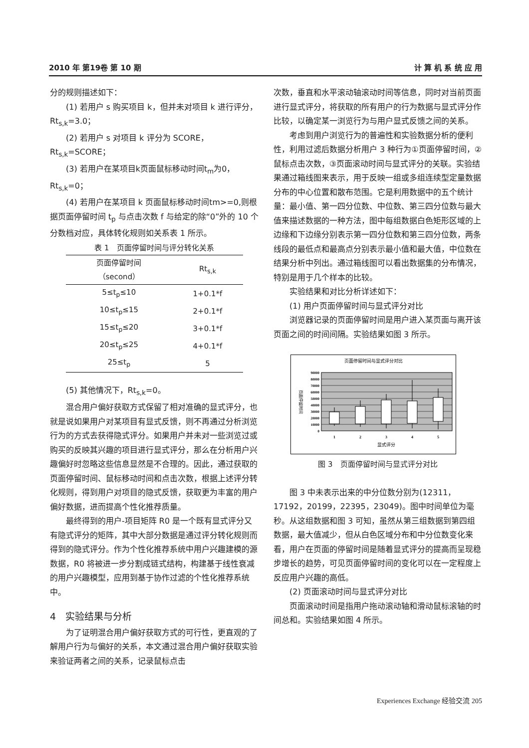2010 年 第19卷 第 10 期 计 算 机 系 统 应 用
分的规则描述如下：
(1) 若用户 s 购买项目 k，但并未对项目 k 进行评分，Rt<sub>s,k</sub>=3.0；
(2) 若用户 s 对项目 k 评分为 SCORE，Rt<sub>s,k</sub>=SCORE；
(3) 若用户在某项目k页面鼠标移动时间t<sub>m</sub>为0，Rt<sub>s,k</sub>=0；
(4) 若用户在某项目 k 页面鼠标移动时间tm>=0,则根据页面停留时间 t<sub>p</sub> 与点击次数 f 与给定的除“0”外的 10 个分数档对应，具体转化规则如关系表 1 所示。
表 1　页面停留时间与评分转化关系
| 页面停留时间 （second） | Rt<sub>s,k</sub> |
| --- | --- |
| 5≤t<sub>p</sub>≤10 | 1+0.1*f |
| 10≤t<sub>p</sub>≤15 | 2+0.1*f |
| 15≤t<sub>p</sub>≤20 | 3+0.1*f |
| 20≤t<sub>p</sub>≤25 | 4+0.1*f |
| 25≤t<sub>p</sub> | 5 |
(5) 其他情况下，Rt<sub>s,k</sub>=0。
混合用户偏好获取方式保留了相对准确的显式评分，也就是说如果用户对某项目有显式反馈，则不再通过分析浏览行为的方式去获得隐式评分。如果用户并未对一些浏览过或购买的反映其兴趣的项目进行显式评分，那么在分析用户兴趣偏好时忽略这些信息显然是不合理的。因此，通过获取的页面停留时间、鼠标移动时间和点击次数，根据上述评分转化规则，得到用户对项目的隐式反馈，获取更为丰富的用户偏好数据，进而提高个性化推荐质量。
最终得到的用户-项目矩阵 R0 是一个既有显式评分又有隐式评分的矩阵，其中大部分数据是通过评分转化规则而得到的隐式评分。作为个性化推荐系统中用户兴趣建模的源数据，R0 将被进一步分割成链式结构，构建基于线性衰减的用户兴趣模型，应用到基于协作过滤的个性化推荐系统中。
4　实验结果与分析
为了证明混合用户偏好获取方式的可行性，更直观的了解用户行为与偏好的关系，本文通过混合用户偏好获取实验来验证两者之间的关系，记录鼠标点击
次数，垂直和水平滚动轴滚动时间等信息，同时对当前页面进行显式评分，将获取的所有用户的行为数据与显式评分作比较，以确定某一浏览行为与用户显式反馈之间的关系。
考虑到用户浏览行为的普遍性和实验数据分析的便利性，利用过滤后数据分析用户 3 种行为①页面停留时间，②鼠标点击次数，③页面滚动时间与显式评分的关联。实验结果通过箱线图来表示，用于反映一组或多组连续型定量数据分布的中心位置和散布范围。它是利用数据中的五个统计量：最小值、第一四分位数、中位数、第三四分位数与最大值来描述数据的一种方法，图中每组数据白色矩形区域的上边缘和下边缘分别表示第一四分位数和第三四分位数，两条线段的最低点和最高点分别表示最小值和最大值，中位数在结果分析中列出。通过箱线图可以看出数据集的分布情况，特别是用于几个样本的比较。
实验结果和对比分析详述如下：
(1) 用户页面停留时间与显式评分对比
浏览器记录的页面停留时间是用户进入某页面与离开该页面之间的时间间隔。实验结果如图 3 所示。
页面停留时间与显式评分对比
90000
80000
70000
60000
50000
40000
30000
20000
10000
0
1
2
3
4
5
显式评分
页面停留时间
图 3　页面停留时间与显式评分对比
图 3 中未表示出来的中分位数分别为(12311，17192，20199，22395，23049)。图中时间单位为毫秒。从这组数据和图 3 可知，虽然从第三组数据到第四组数据，最大值减少，但从白色区域分布和中分位数变化来看，用户在页面的停留时间是随着显式评分的提高而呈现稳步增长的趋势，可见页面停留时间的变化可以在一定程度上反应用户兴趣的高低。
(2) 页面滚动时间与显式评分对比
页面滚动时间是指用户拖动滚动轴和滑动鼠标滚轴的时间总和。实验结果如图 4 所示。
Experiences Exchange 经验交流 205